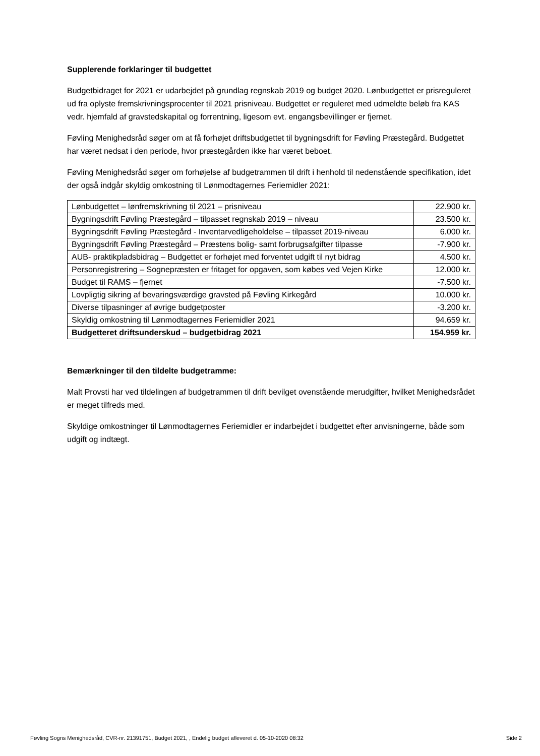Supplerende forklaringer til budgettet
Budgetbidraget for 2021 er udarbejdet på grundlag regnskab 2019 og budget 2020. Lønbudgettet er prisreguleret ud fra oplyste fremskrivningsprocenter til 2021 prisniveau. Budgettet er reguleret med udmeldte beløb fra KAS vedr. hjemfald af gravstedskapital og forrentning, ligesom evt. engangsbevillinger er fjernet.
Føvling Menighedsråd søger om at få forhøjet driftsbudgettet til bygningsdrift for Føvling Præstegård. Budgettet har været nedsat i den periode, hvor præstegården ikke har været beboet.
Føvling Menighedsråd søger om forhøjelse af budgetrammen til drift i henhold til nedenstående specifikation, idet der også indgår skyldig omkostning til Lønmodtagernes Feriemidler 2021:
| Lønbudgettet – lønfremskrivning til 2021 – prisniveau | 22.900 kr. |
| Bygningsdrift Føvling Præstegård – tilpasset regnskab 2019 – niveau | 23.500 kr. |
| Bygningsdrift Føvling Præstegård - Inventarvedligeholdelse – tilpasset 2019-niveau | 6.000 kr. |
| Bygningsdrift Føvling Præstegård – Præstens bolig- samt forbrugsafgifter tilpasse | -7.900 kr. |
| AUB- praktikpladsbidrag – Budgettet er forhøjet med forventet udgift til nyt bidrag | 4.500 kr. |
| Personregistrering – Sognepræsten er fritaget for opgaven, som købes ved Vejen Kirke | 12.000 kr. |
| Budget til RAMS – fjernet | -7.500 kr. |
| Lovpligtig sikring af bevaringsværdige gravsted på Føvling Kirkegård | 10.000 kr. |
| Diverse tilpasninger af øvrige budgetposter | -3.200 kr. |
| Skyldig omkostning til Lønmodtagernes Feriemidler 2021 | 94.659 kr. |
| Budgetteret driftsunderskud – budgetbidrag 2021 | 154.959 kr. |
Bemærkninger til den tildelte budgetramme:
Malt Provsti har ved tildelingen af budgetrammen til drift bevilget ovenstående merudgifter, hvilket Menighedsrådet er meget tilfreds med.
Skyldige omkostninger til Lønmodtagernes Feriemidler er indarbejdet i budgettet efter anvisningerne, både som udgift og indtægt.
Føvling Sogns Menighedsråd, CVR-nr. 21391751, Budget 2021, , Endelig budget afleveret d. 05-10-2020 08:32 Side 2